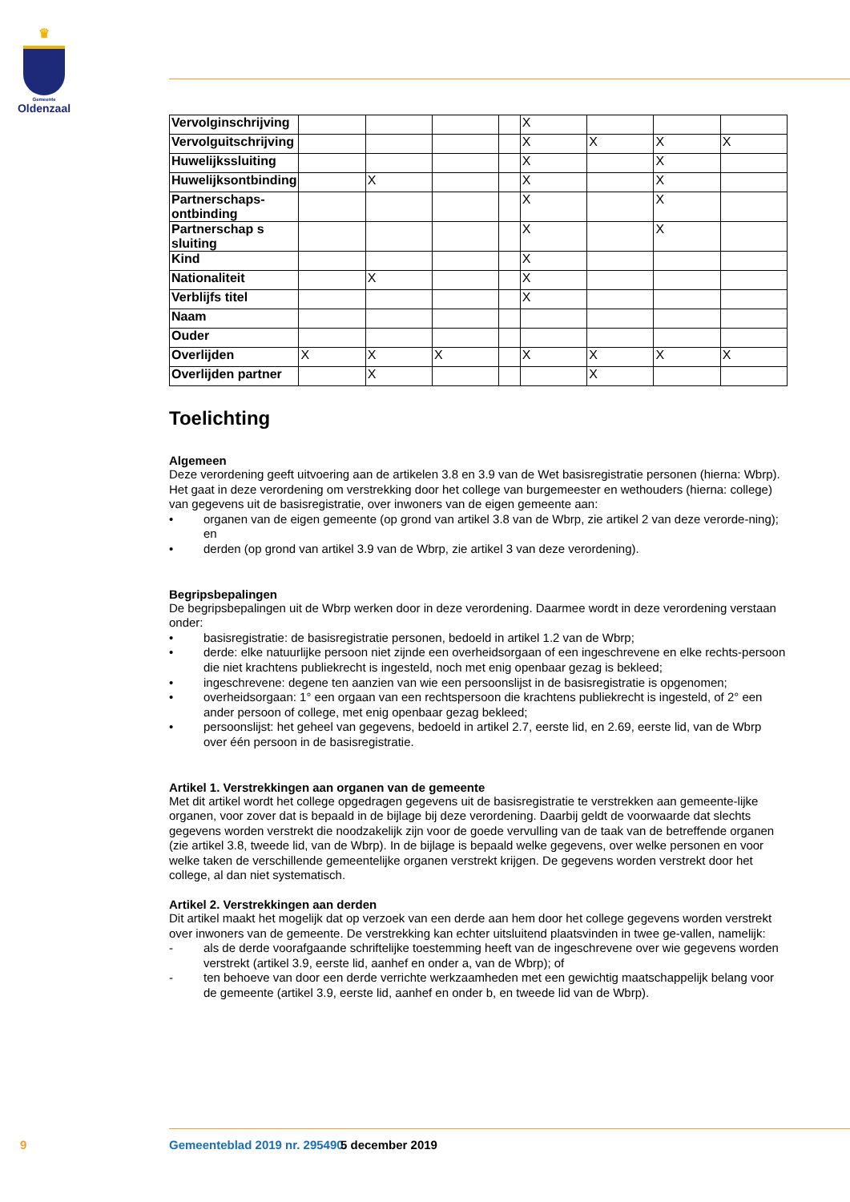♛
Gemeente
Oldenzaal
| Vervolginschrijving | | | | | X | | | |
| Vervolguitschrijving | | | | | X | X | X | X |
| Huwelijkssluiting | | | | | X | | X | |
| Huwelijksontbinding | | X | | | X | | X | |
| Partnerschaps- ontbinding | | | | | X | | X | |
| Partnerschap s sluiting | | | | | X | | X | |
| Kind | | | | | X | | | |
| Nationaliteit | | X | | | X | | | |
| Verblijfs titel | | | | | X | | | |
| Naam | | | | | | | | |
| Ouder | | | | | | | | |
| Overlijden | X | X | X | | X | X | X | X |
| Overlijden partner | | X | | | | X | | |
Toelichting
Algemeen
Deze verordening geeft uitvoering aan de artikelen 3.8 en 3.9 van de Wet basisregistratie personen (hierna: Wbrp). Het gaat in deze verordening om verstrekking door het college van burgemeester en wethouders (hierna: college) van gegevens uit de basisregistratie, over inwoners van de eigen gemeente aan:
• organen van de eigen gemeente (op grond van artikel 3.8 van de Wbrp, zie artikel 2 van deze verorde-ning); en
• derden (op grond van artikel 3.9 van de Wbrp, zie artikel 3 van deze verordening).
Begripsbepalingen
De begripsbepalingen uit de Wbrp werken door in deze verordening. Daarmee wordt in deze verordening verstaan onder:
• basisregistratie: de basisregistratie personen, bedoeld in artikel 1.2 van de Wbrp;
• derde: elke natuurlijke persoon niet zijnde een overheidsorgaan of een ingeschrevene en elke rechts-persoon die niet krachtens publiekrecht is ingesteld, noch met enig openbaar gezag is bekleed;
• ingeschrevene: degene ten aanzien van wie een persoonslijst in de basisregistratie is opgenomen;
• overheidsorgaan: 1° een orgaan van een rechtspersoon die krachtens publiekrecht is ingesteld, of 2° een ander persoon of college, met enig openbaar gezag bekleed;
• persoonslijst: het geheel van gegevens, bedoeld in artikel 2.7, eerste lid, en 2.69, eerste lid, van de Wbrp over één persoon in de basisregistratie.
Artikel 1. Verstrekkingen aan organen van de gemeente
Met dit artikel wordt het college opgedragen gegevens uit de basisregistratie te verstrekken aan gemeente-lijke organen, voor zover dat is bepaald in de bijlage bij deze verordening. Daarbij geldt de voorwaarde dat slechts gegevens worden verstrekt die noodzakelijk zijn voor de goede vervulling van de taak van de betreffende organen (zie artikel 3.8, tweede lid, van de Wbrp). In de bijlage is bepaald welke gegevens, over welke personen en voor welke taken de verschillende gemeentelijke organen verstrekt krijgen. De gegevens worden verstrekt door het college, al dan niet systematisch.
Artikel 2. Verstrekkingen aan derden
Dit artikel maakt het mogelijk dat op verzoek van een derde aan hem door het college gegevens worden verstrekt over inwoners van de gemeente. De verstrekking kan echter uitsluitend plaatsvinden in twee ge-vallen, namelijk:
- als de derde voorafgaande schriftelijke toestemming heeft van de ingeschrevene over wie gegevens worden verstrekt (artikel 3.9, eerste lid, aanhef en onder a, van de Wbrp); of
- ten behoeve van door een derde verrichte werkzaamheden met een gewichtig maatschappelijk belang voor de gemeente (artikel 3.9, eerste lid, aanhef en onder b, en tweede lid van de Wbrp).
9 Gemeenteblad 2019 nr. 295490 5 december 2019